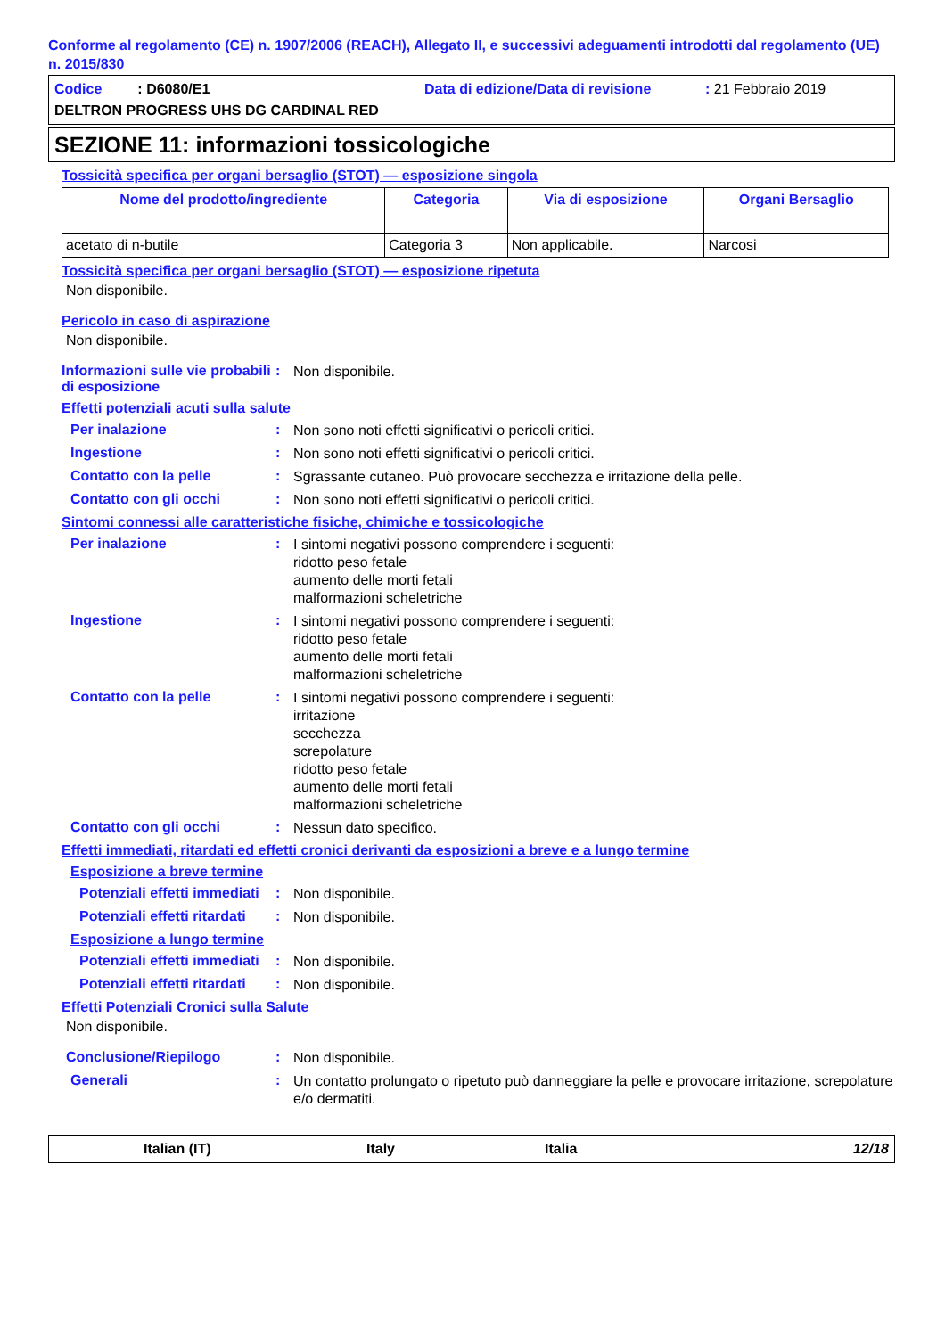Conforme al regolamento (CE) n. 1907/2006 (REACH), Allegato II, e successivi adeguamenti introdotti dal regolamento (UE) n. 2015/830
Codice : D6080/E1 Data di edizione/Data di revisione: 21 Febbraio 2019
DELTRON PROGRESS UHS DG CARDINAL RED
SEZIONE 11: informazioni tossicologiche
Tossicità specifica per organi bersaglio (STOT) — esposizione singola
| Nome del prodotto/ingrediente | Categoria | Via di esposizione | Organi Bersaglio |
| --- | --- | --- | --- |
| acetato di n-butile | Categoria 3 | Non applicabile. | Narcosi |
Tossicità specifica per organi bersaglio (STOT) — esposizione ripetuta
Non disponibile.
Pericolo in caso di aspirazione
Non disponibile.
Informazioni sulle vie probabili di esposizione
:
Non disponibile.
Effetti potenziali acuti sulla salute
Per inalazione :
Non sono noti effetti significativi o pericoli critici.
Ingestione :
Non sono noti effetti significativi o pericoli critici.
Contatto con la pelle :
Sgrassante cutaneo. Può provocare secchezza e irritazione della pelle.
Contatto con gli occhi :
Non sono noti effetti significativi o pericoli critici.
Sintomi connessi alle caratteristiche fisiche, chimiche e tossicologiche
Per inalazione :
I sintomi negativi possono comprendere i seguenti:
ridotto peso fetale
aumento delle morti fetali
malformazioni scheletriche
Ingestione :
I sintomi negativi possono comprendere i seguenti:
ridotto peso fetale
aumento delle morti fetali
malformazioni scheletriche
Contatto con la pelle :
I sintomi negativi possono comprendere i seguenti:
irritazione
secchezza
screpolature
ridotto peso fetale
aumento delle morti fetali
malformazioni scheletriche
Contatto con gli occhi :
Nessun dato specifico.
Effetti immediati, ritardati ed effetti cronici derivanti da esposizioni a breve e a lungo termine
Esposizione a breve termine
Potenziali effetti immediati
:
Non disponibile.
Potenziali effetti ritardati
:
Non disponibile.
Esposizione a lungo termine
Potenziali effetti immediati
:
Non disponibile.
Potenziali effetti ritardati
:
Non disponibile.
Effetti Potenziali Cronici sulla Salute
Non disponibile.
Conclusione/Riepilogo :
Non disponibile.
Generali :
Un contatto prolungato o ripetuto può danneggiare la pelle e provocare irritazione, screpolature e/o dermatiti.
Italian (IT) Italy Italia 12/18